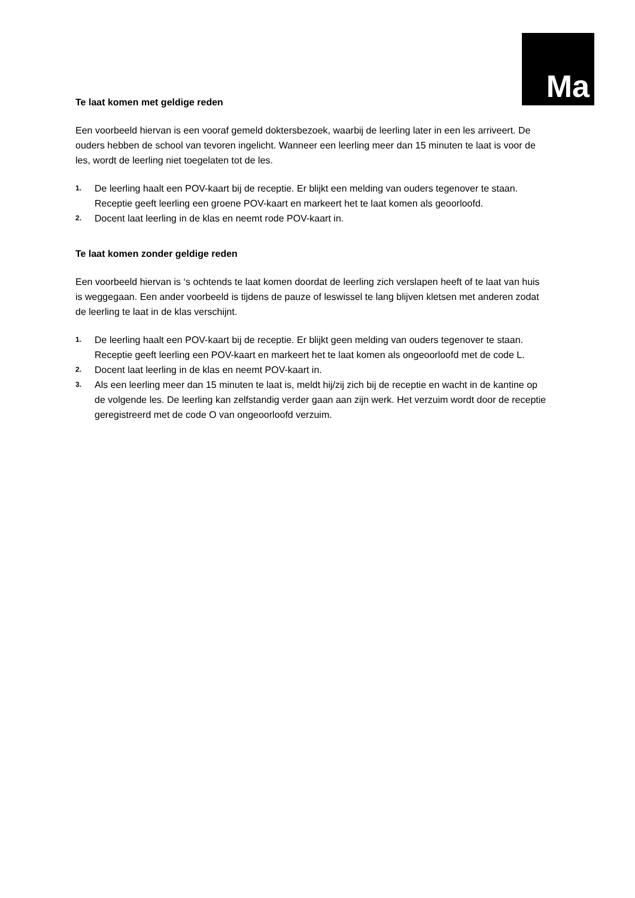Ma
Te laat komen met geldige reden
Een voorbeeld hiervan is een vooraf gemeld doktersbezoek, waarbij de leerling later in een les arriveert. De ouders hebben de school van tevoren ingelicht. Wanneer een leerling meer dan 15 minuten te laat is voor de les, wordt de leerling niet toegelaten tot de les.
1. De leerling haalt een POV-kaart bij de receptie. Er blijkt een melding van ouders tegenover te staan. Receptie geeft leerling een groene POV-kaart en markeert het te laat komen als geoorloofd.
2. Docent laat leerling in de klas en neemt rode POV-kaart in.
Te laat komen zonder geldige reden
Een voorbeeld hiervan is ‘s ochtends te laat komen doordat de leerling zich verslapen heeft of te laat van huis is weggegaan. Een ander voorbeeld is tijdens de pauze of leswissel te lang blijven kletsen met anderen zodat de leerling te laat in de klas verschijnt.
1. De leerling haalt een POV-kaart bij de receptie. Er blijkt geen melding van ouders tegenover te staan. Receptie geeft leerling een POV-kaart en markeert het te laat komen als ongeoorloofd met de code L.
2. Docent laat leerling in de klas en neemt POV-kaart in.
3. Als een leerling meer dan 15 minuten te laat is, meldt hij/zij zich bij de receptie en wacht in de kantine op de volgende les. De leerling kan zelfstandig verder gaan aan zijn werk. Het verzuim wordt door de receptie geregistreerd met de code O van ongeoorloofd verzuim.